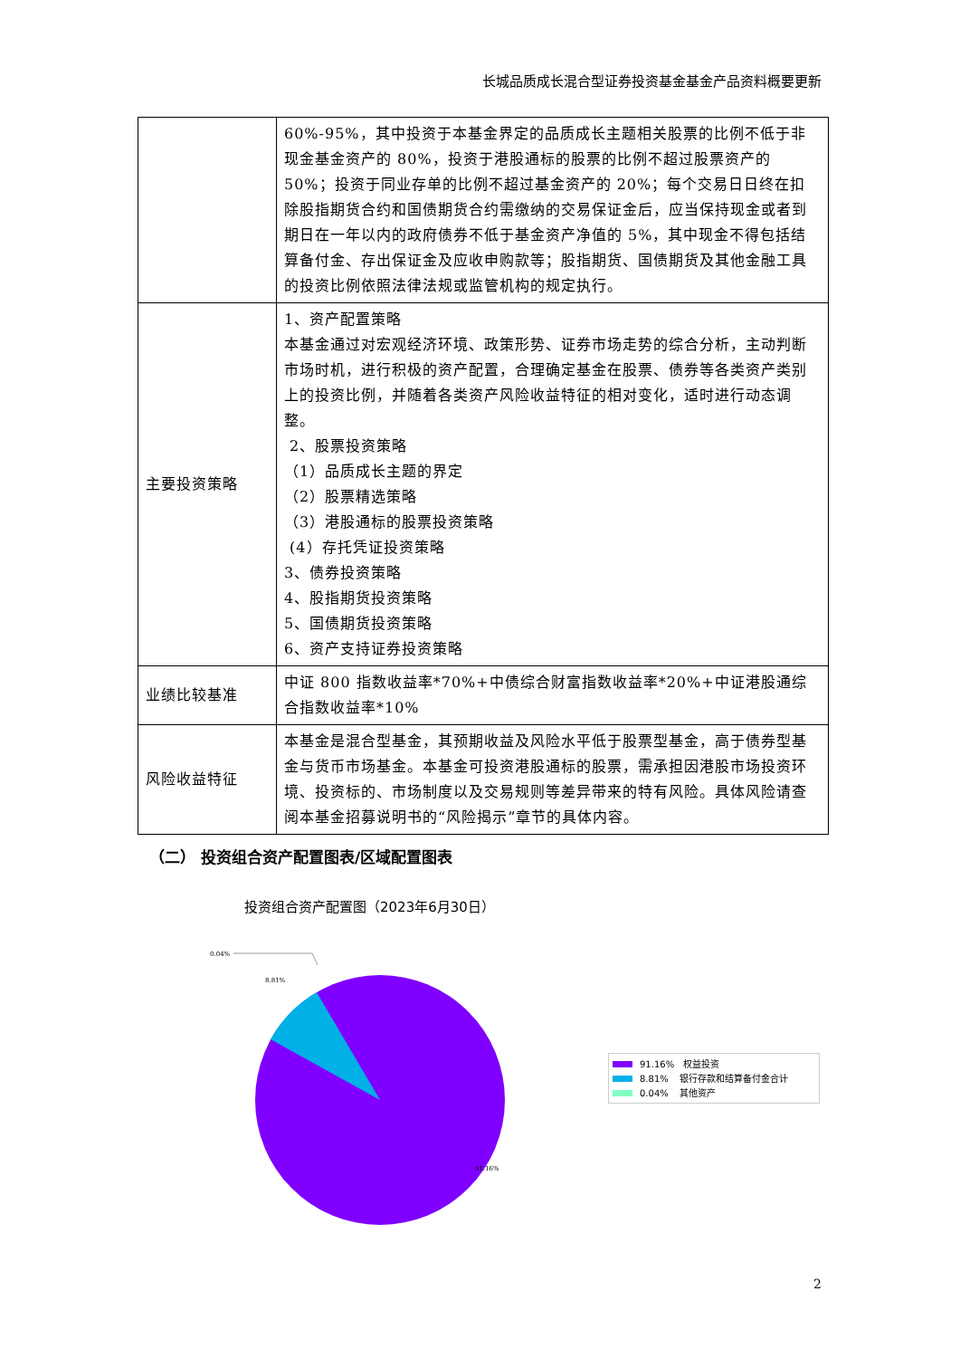长城品质成长混合型证券投资基金基金产品资料概要更新
| | 60%-95%，其中投资于本基金界定的品质成长主题相关股票的比例不低于非现金基金资产的 80%，投资于港股通标的股票的比例不超过股票资产的 50%；投资于同业存单的比例不超过基金资产的 20%；每个交易日日终在扣除股指期货合约和国债期货合约需缴纳的交易保证金后，应当保持现金或者到期日在一年以内的政府债券不低于基金资产净值的 5%，其中现金不得包括结算备付金、存出保证金及应收申购款等；股指期货、国债期货及其他金融工具的投资比例依照法律法规或监管机构的规定执行。 |
| 主要投资策略 | 1、资产配置策略 本基金通过对宏观经济环境、政策形势、证券市场走势的综合分析，主动判断市场时机，进行积极的资产配置，合理确定基金在股票、债券等各类资产类别上的投资比例，并随着各类资产风险收益特征的相对变化，适时进行动态调整。 2、股票投资策略 （1）品质成长主题的界定 （2）股票精选策略 （3）港股通标的股票投资策略 (4）存托凭证投资策略 3、债券投资策略 4、股指期货投资策略 5、国债期货投资策略 6、资产支持证券投资策略 |
| 业绩比较基准 | 中证 800 指数收益率*70%+中债综合财富指数收益率*20%+中证港股通综合指数收益率*10% |
| 风险收益特征 | 本基金是混合型基金，其预期收益及风险水平低于股票型基金，高于债券型基金与货币市场基金。本基金可投资港股通标的股票，需承担因港股市场投资环境、投资标的、市场制度以及交易规则等差异带来的特有风险。具体风险请查阅本基金招募说明书的“风险揭示”章节的具体内容。 |
（二） 投资组合资产配置图表/区域配置图表
投资组合资产配置图（2023年6月30日）
0.04%
8.81%
91.16%
91.16% 权益投资
8.81% 银行存款和结算备付金合计
0.04% 其他资产
2